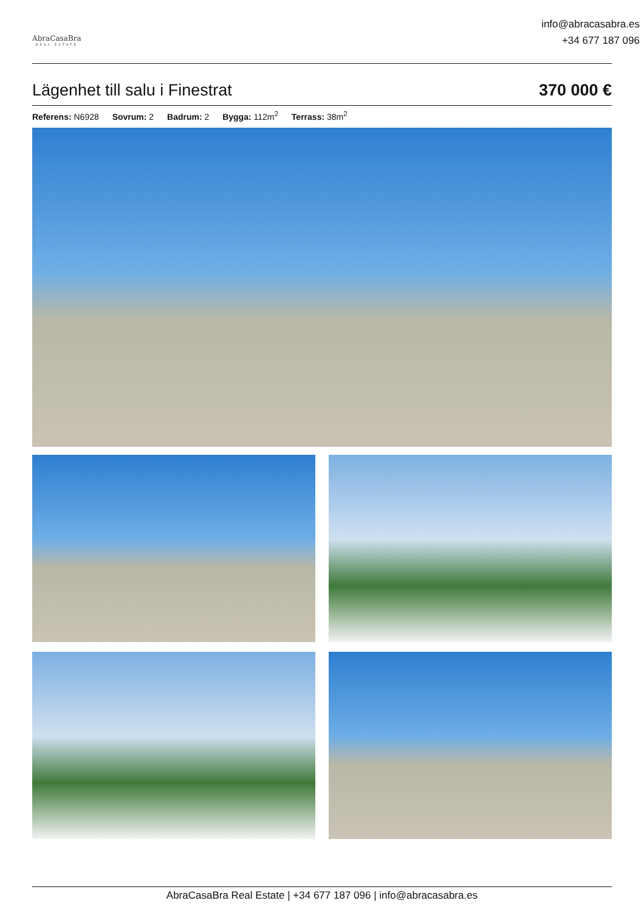AbraCasaBra
REAL ESTATE
info@abracasabra.es
+34 677 187 096
Lägenhet till salu i Finestrat 370 000 €
Referens: N6928 Sovrum: 2 Badrum: 2 Bygga: 112m<sup>2</sup> Terrass: 38m<sup>2</sup>
AbraCasaBra Real Estate | +34 677 187 096 | info@abracasabra.es